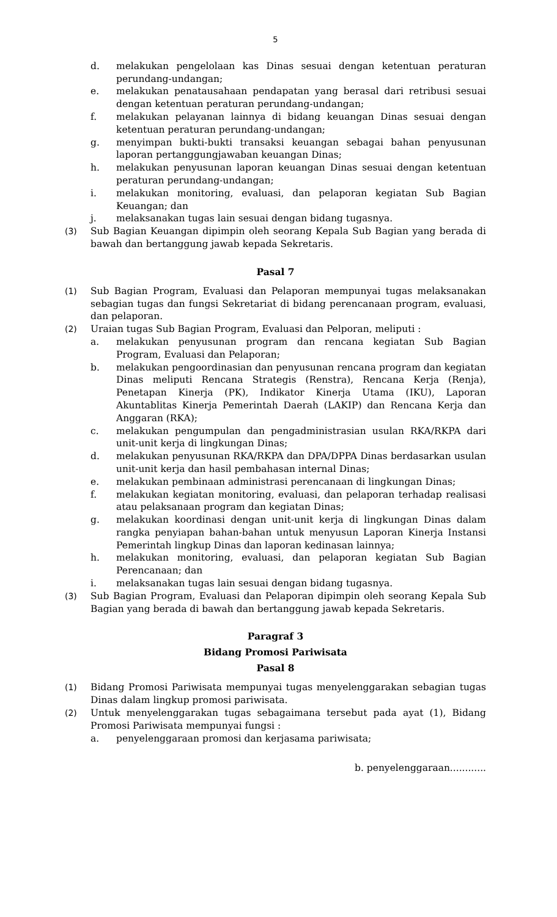5
d. melakukan pengelolaan kas Dinas sesuai dengan ketentuan peraturan perundang-undangan;
e. melakukan penatausahaan pendapatan yang berasal dari retribusi sesuai dengan ketentuan peraturan perundang-undangan;
f. melakukan pelayanan lainnya di bidang keuangan Dinas sesuai dengan ketentuan peraturan perundang-undangan;
g. menyimpan bukti-bukti transaksi keuangan sebagai bahan penyusunan laporan pertanggungjawaban keuangan Dinas;
h. melakukan penyusunan laporan keuangan Dinas sesuai dengan ketentuan peraturan perundang-undangan;
i. melakukan monitoring, evaluasi, dan pelaporan kegiatan Sub Bagian Keuangan; dan
j. melaksanakan tugas lain sesuai dengan bidang tugasnya.
(3) Sub Bagian Keuangan dipimpin oleh seorang Kepala Sub Bagian yang berada di bawah dan bertanggung jawab kepada Sekretaris.
Pasal 7
(1) Sub Bagian Program, Evaluasi dan Pelaporan mempunyai tugas melaksanakan sebagian tugas dan fungsi Sekretariat di bidang perencanaan program, evaluasi, dan pelaporan.
(2) Uraian tugas Sub Bagian Program, Evaluasi dan Pelporan, meliputi :
a. melakukan penyusunan program dan rencana kegiatan Sub Bagian Program, Evaluasi dan Pelaporan;
b. melakukan pengoordinasian dan penyusunan rencana program dan kegiatan Dinas meliputi Rencana Strategis (Renstra), Rencana Kerja (Renja), Penetapan Kinerja (PK), Indikator Kinerja Utama (IKU), Laporan Akuntablitas Kinerja Pemerintah Daerah (LAKIP) dan Rencana Kerja dan Anggaran (RKA);
c. melakukan pengumpulan dan pengadministrasian usulan RKA/RKPA dari unit-unit kerja di lingkungan Dinas;
d. melakukan penyusunan RKA/RKPA dan DPA/DPPA Dinas berdasarkan usulan unit-unit kerja dan hasil pembahasan internal Dinas;
e. melakukan pembinaan administrasi perencanaan di lingkungan Dinas;
f. melakukan kegiatan monitoring, evaluasi, dan pelaporan terhadap realisasi atau pelaksanaan program dan kegiatan Dinas;
g. melakukan koordinasi dengan unit-unit kerja di lingkungan Dinas dalam rangka penyiapan bahan-bahan untuk menyusun Laporan Kinerja Instansi Pemerintah lingkup Dinas dan laporan kedinasan lainnya;
h. melakukan monitoring, evaluasi, dan pelaporan kegiatan Sub Bagian Perencanaan; dan
i. melaksanakan tugas lain sesuai dengan bidang tugasnya.
(3) Sub Bagian Program, Evaluasi dan Pelaporan dipimpin oleh seorang Kepala Sub Bagian yang berada di bawah dan bertanggung jawab kepada Sekretaris.
Paragraf 3
Bidang Promosi Pariwisata
Pasal 8
(1) Bidang Promosi Pariwisata mempunyai tugas menyelenggarakan sebagian tugas Dinas dalam lingkup promosi pariwisata.
(2) Untuk menyelenggarakan tugas sebagaimana tersebut pada ayat (1), Bidang Promosi Pariwisata mempunyai fungsi :
a. penyelenggaraan promosi dan kerjasama pariwisata;
b. penyelenggaraan............